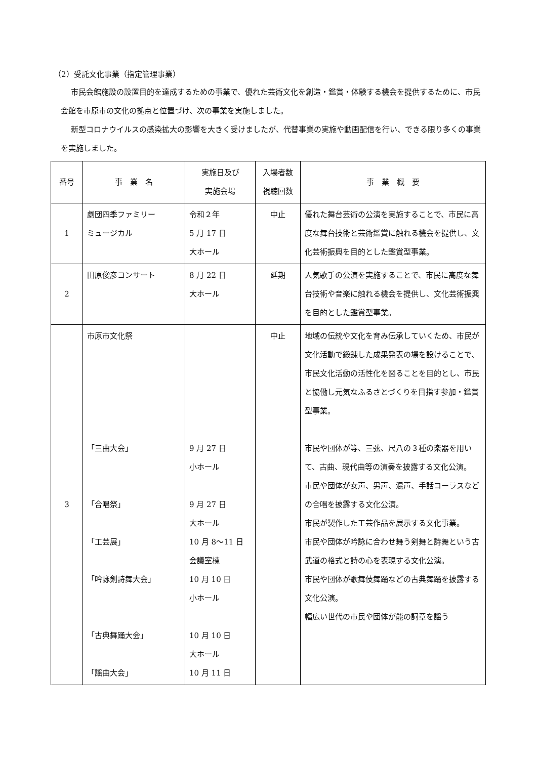（2）受託文化事業（指定管理事業）
市民会館施設の設置目的を達成するための事業で、優れた芸術文化を創造・鑑賞・体験する機会を提供するために、市民会館を市原市の文化の拠点と位置づけ、次の事業を実施しました。
新型コロナウイルスの感染拡大の影響を大きく受けましたが、代替事業の実施や動画配信を行い、できる限り多くの事業を実施しました。
| 番号 | 事 業 名 | 実施日及び 実施会場 | 入場者数 視聴回数 | 事 業 概 要 |
| --- | --- | --- | --- | --- |
| 1 | 劇団四季ファミリー ミュージカル | 令和２年 5 月 17 日 大ホール | 中止 | 優れた舞台芸術の公演を実施することで、市民に高度な舞台技術と芸術鑑賞に触れる機会を提供し、文化芸術振興を目的とした鑑賞型事業。 |
| 2 | 田原俊彦コンサート | 8 月 22 日 大ホール | 延期 | 人気歌手の公演を実施することで、市民に高度な舞台技術や音楽に触れる機会を提供し、文化芸術振興を目的とした鑑賞型事業。 |
| 3 | 市原市文化祭 「三曲大会」 「合唱祭」 「工芸展」 「吟詠剣詩舞大会」 「古典舞踊大会」 「謡曲大会」 | 9 月 27 日 小ホール 9 月 27 日 大ホール 10 月 8～11 日 会議室棟 10 月 10 日 小ホール 10 月 10 日 大ホール 10 月 11 日 | 中止 | 地域の伝統や文化を育み伝承していくため、市民が文化活動で鍛錬した成果発表の場を設けることで、市民文化活動の活性化を図ることを目的とし、市民と協働し元気なふるさとづくりを目指す参加・鑑賞型事業。 市民や団体が等、三弦、尺八の３種の楽器を用いて、古曲、現代曲等の演奏を披露する文化公演。 市民や団体が女声、男声、混声、手話コーラスなどの合唱を披露する文化公演。 市民が製作した工芸作品を展示する文化事業。 市民や団体が吟詠に合わせ舞う剣舞と詩舞という古武道の格式と詩の心を表現する文化公演。 市民や団体が歌舞伎舞踊などの古典舞踊を披露する文化公演。 幅広い世代の市民や団体が能の詞章を謡う |